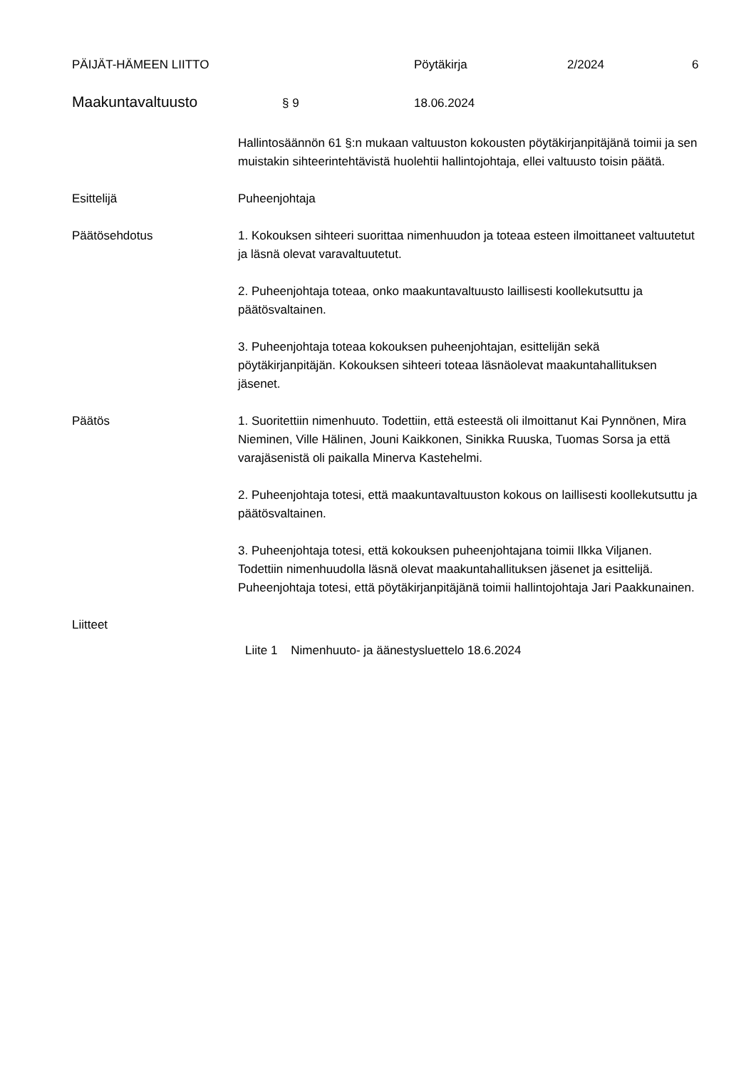PÄIJÄT-HÄMEEN LIITTO Pöytäkirja 2/2024 6
Maakuntavaltuusto § 9 18.06.2024
Hallintosäännön 61 §:n mukaan valtuuston kokousten pöytäkirjanpitäjänä toimii ja sen muistakin sihteerintehtävistä huolehtii hallintojohtaja, ellei valtuusto toisin päätä.
Esittelijä Puheenjohtaja
Päätösehdotus 1. Kokouksen sihteeri suorittaa nimenhuudon ja toteaa esteen ilmoittaneet valtuutetut ja läsnä olevat varavaltuutetut.
2. Puheenjohtaja toteaa, onko maakuntavaltuusto laillisesti koollekutsuttu ja päätösvaltainen.
3. Puheenjohtaja toteaa kokouksen puheenjohtajan, esittelijän sekä pöytäkirjanpitäjän. Kokouksen sihteeri toteaa läsnäolevat maakuntahallituksen jäsenet.
Päätös 1. Suoritettiin nimenhuuto. Todettiin, että esteestä oli ilmoittanut Kai Pynnönen, Mira Nieminen, Ville Hälinen, Jouni Kaikkonen, Sinikka Ruuska, Tuomas Sorsa ja että varajäsenistä oli paikalla Minerva Kastehelmi.
2. Puheenjohtaja totesi, että maakuntavaltuuston kokous on laillisesti koollekutsuttu ja päätösvaltainen.
3. Puheenjohtaja totesi, että kokouksen puheenjohtajana toimii Ilkka Viljanen. Todettiin nimenhuudolla läsnä olevat maakuntahallituksen jäsenet ja esittelijä. Puheenjohtaja totesi, että pöytäkirjanpitäjänä toimii hallintojohtaja Jari Paakkunainen.
Liitteet
Liite 1 Nimenhuuto- ja äänestysluettelo 18.6.2024